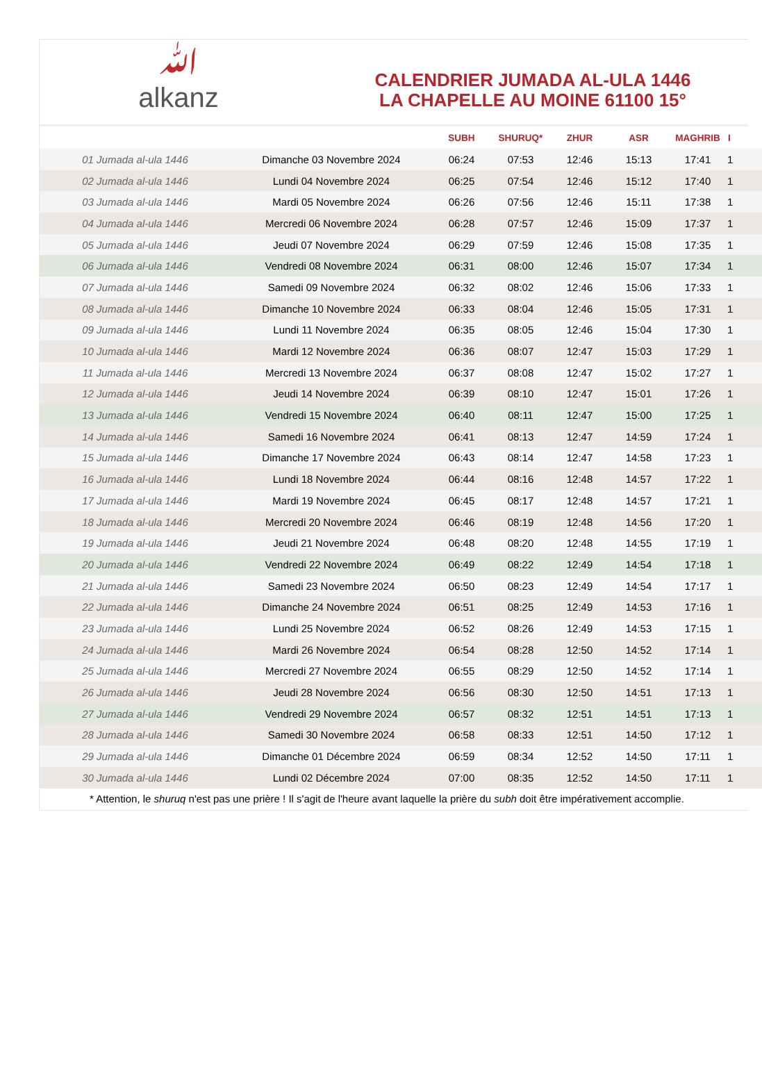ﷲ
alkanz
CALENDRIER JUMADA AL-ULA 1446
LA CHAPELLE AU MOINE 61100 15°
| | | SUBH | SHURUQ* | ZHUR | ASR | MAGHRIB | I |
| --- | --- | --- | --- | --- | --- | --- | --- |
| 01 Jumada al-ula 1446 | Dimanche 03 Novembre 2024 | 06:24 | 07:53 | 12:46 | 15:13 | 17:41 | 1 |
| 02 Jumada al-ula 1446 | Lundi 04 Novembre 2024 | 06:25 | 07:54 | 12:46 | 15:12 | 17:40 | 1 |
| 03 Jumada al-ula 1446 | Mardi 05 Novembre 2024 | 06:26 | 07:56 | 12:46 | 15:11 | 17:38 | 1 |
| 04 Jumada al-ula 1446 | Mercredi 06 Novembre 2024 | 06:28 | 07:57 | 12:46 | 15:09 | 17:37 | 1 |
| 05 Jumada al-ula 1446 | Jeudi 07 Novembre 2024 | 06:29 | 07:59 | 12:46 | 15:08 | 17:35 | 1 |
| 06 Jumada al-ula 1446 | Vendredi 08 Novembre 2024 | 06:31 | 08:00 | 12:46 | 15:07 | 17:34 | 1 |
| 07 Jumada al-ula 1446 | Samedi 09 Novembre 2024 | 06:32 | 08:02 | 12:46 | 15:06 | 17:33 | 1 |
| 08 Jumada al-ula 1446 | Dimanche 10 Novembre 2024 | 06:33 | 08:04 | 12:46 | 15:05 | 17:31 | 1 |
| 09 Jumada al-ula 1446 | Lundi 11 Novembre 2024 | 06:35 | 08:05 | 12:46 | 15:04 | 17:30 | 1 |
| 10 Jumada al-ula 1446 | Mardi 12 Novembre 2024 | 06:36 | 08:07 | 12:47 | 15:03 | 17:29 | 1 |
| 11 Jumada al-ula 1446 | Mercredi 13 Novembre 2024 | 06:37 | 08:08 | 12:47 | 15:02 | 17:27 | 1 |
| 12 Jumada al-ula 1446 | Jeudi 14 Novembre 2024 | 06:39 | 08:10 | 12:47 | 15:01 | 17:26 | 1 |
| 13 Jumada al-ula 1446 | Vendredi 15 Novembre 2024 | 06:40 | 08:11 | 12:47 | 15:00 | 17:25 | 1 |
| 14 Jumada al-ula 1446 | Samedi 16 Novembre 2024 | 06:41 | 08:13 | 12:47 | 14:59 | 17:24 | 1 |
| 15 Jumada al-ula 1446 | Dimanche 17 Novembre 2024 | 06:43 | 08:14 | 12:47 | 14:58 | 17:23 | 1 |
| 16 Jumada al-ula 1446 | Lundi 18 Novembre 2024 | 06:44 | 08:16 | 12:48 | 14:57 | 17:22 | 1 |
| 17 Jumada al-ula 1446 | Mardi 19 Novembre 2024 | 06:45 | 08:17 | 12:48 | 14:57 | 17:21 | 1 |
| 18 Jumada al-ula 1446 | Mercredi 20 Novembre 2024 | 06:46 | 08:19 | 12:48 | 14:56 | 17:20 | 1 |
| 19 Jumada al-ula 1446 | Jeudi 21 Novembre 2024 | 06:48 | 08:20 | 12:48 | 14:55 | 17:19 | 1 |
| 20 Jumada al-ula 1446 | Vendredi 22 Novembre 2024 | 06:49 | 08:22 | 12:49 | 14:54 | 17:18 | 1 |
| 21 Jumada al-ula 1446 | Samedi 23 Novembre 2024 | 06:50 | 08:23 | 12:49 | 14:54 | 17:17 | 1 |
| 22 Jumada al-ula 1446 | Dimanche 24 Novembre 2024 | 06:51 | 08:25 | 12:49 | 14:53 | 17:16 | 1 |
| 23 Jumada al-ula 1446 | Lundi 25 Novembre 2024 | 06:52 | 08:26 | 12:49 | 14:53 | 17:15 | 1 |
| 24 Jumada al-ula 1446 | Mardi 26 Novembre 2024 | 06:54 | 08:28 | 12:50 | 14:52 | 17:14 | 1 |
| 25 Jumada al-ula 1446 | Mercredi 27 Novembre 2024 | 06:55 | 08:29 | 12:50 | 14:52 | 17:14 | 1 |
| 26 Jumada al-ula 1446 | Jeudi 28 Novembre 2024 | 06:56 | 08:30 | 12:50 | 14:51 | 17:13 | 1 |
| 27 Jumada al-ula 1446 | Vendredi 29 Novembre 2024 | 06:57 | 08:32 | 12:51 | 14:51 | 17:13 | 1 |
| 28 Jumada al-ula 1446 | Samedi 30 Novembre 2024 | 06:58 | 08:33 | 12:51 | 14:50 | 17:12 | 1 |
| 29 Jumada al-ula 1446 | Dimanche 01 Décembre 2024 | 06:59 | 08:34 | 12:52 | 14:50 | 17:11 | 1 |
| 30 Jumada al-ula 1446 | Lundi 02 Décembre 2024 | 07:00 | 08:35 | 12:52 | 14:50 | 17:11 | 1 |
* Attention, le shuruq n'est pas une prière ! Il s'agit de l'heure avant laquelle la prière du subh doit être impérativement accomplie.